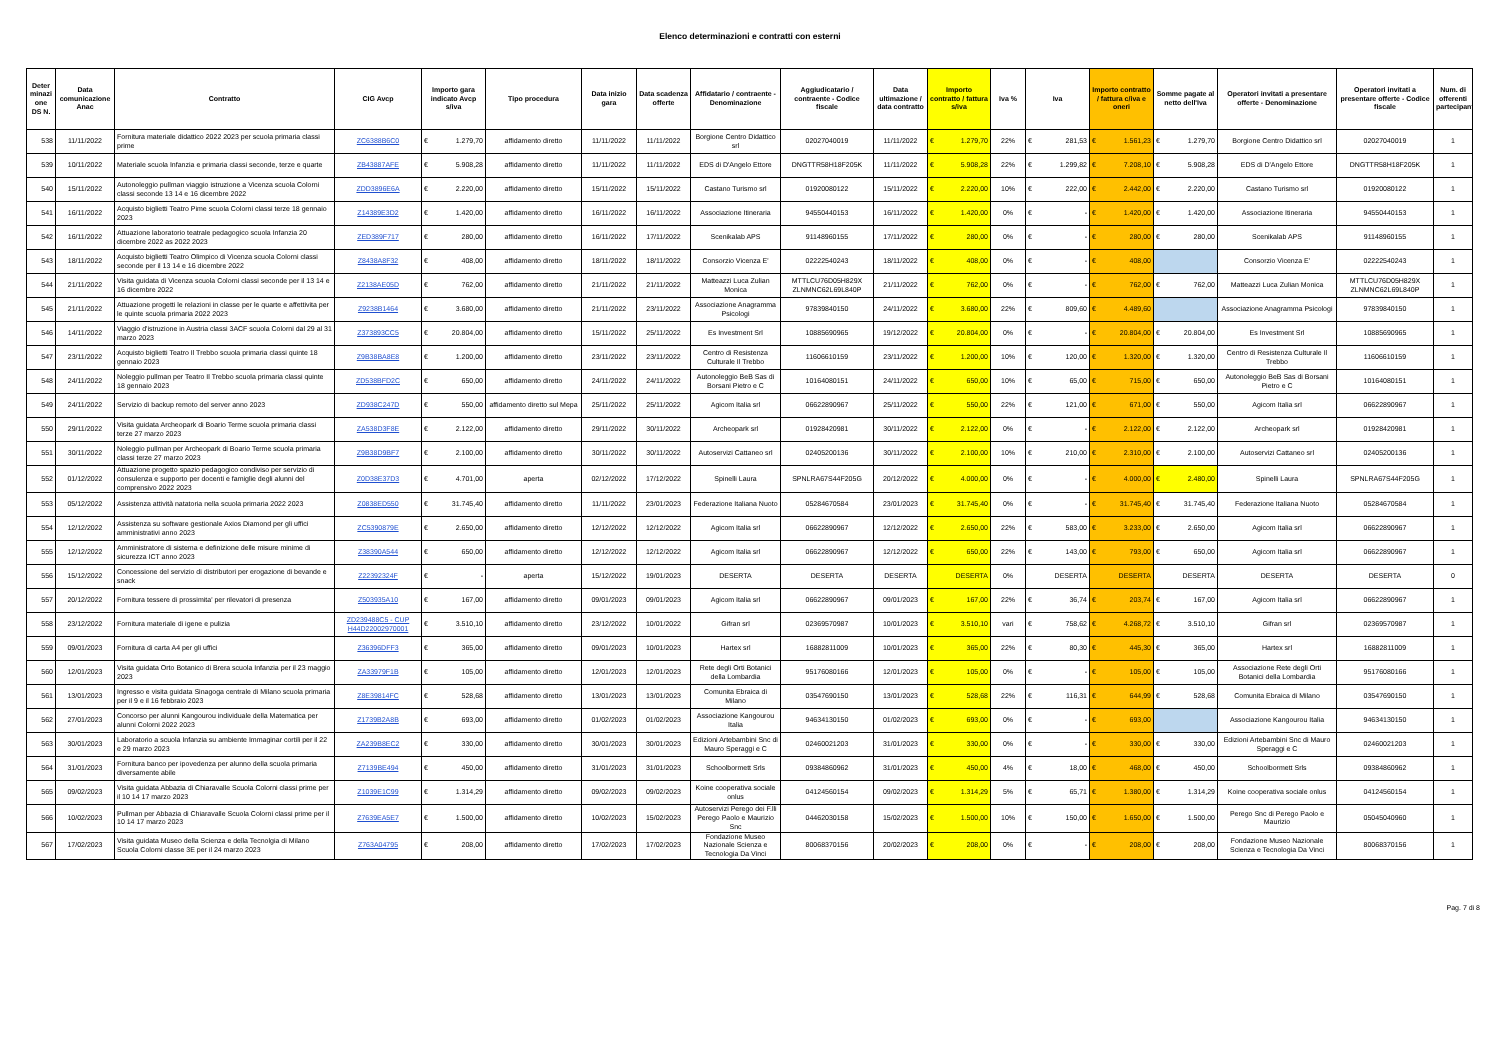Elenco determinazioni e contratti con esterni
| Deter minazi one DS N. | Data comunicazione Anac | Contratto | CIG Avcp | Importo gara indicato Avcp s/iva | Tipo procedura | Data inizio gara | Data scadenza offerte | Affidatario / contraente - Denominazione | Aggiudicatario / contraente - Codice fiscale | Data ultimazione / data contratto | Importo contratto / fattura s/iva | Iva % | Iva | Importo contratto / fattura c/iva e oneri | Somme pagate al netto dell'Iva | Operatori invitati a presentare offerte - Denominazione | Operatori invitati a presentare offerte - Codice fiscale | Num. di offerenti partecipanti |
| --- | --- | --- | --- | --- | --- | --- | --- | --- | --- | --- | --- | --- | --- | --- | --- | --- | --- | --- |
| 538 | 11/11/2022 | Fornitura materiale didattico 2022 2023 per scuola primaria classi prime | ZC6388B6C0 | € 1.279,70 | affidamento diretto | 11/11/2022 | 11/11/2022 | Borgione Centro Didattico srl | 02027040019 | 11/11/2022 | € 1.279,70 | 22% | € 281,53 | € 1.561,23 | € 1.279,70 | Borgione Centro Didattico srl | 02027040019 | 1 |
| 539 | 10/11/2022 | Materiale scuola Infanzia e primaria classi seconde, terze e quarte | ZB43887AFE | € 5.908,28 | affidamento diretto | 11/11/2022 | 11/11/2022 | EDS di D'Angelo Ettore | DNGTTR58H18F205K | 11/11/2022 | € 5.908,28 | 22% | € 1.299,82 | € 7.208,10 | € 5.908,28 | EDS di D'Angelo Ettore | DNGTTR58H18F205K | 1 |
| 540 | 15/11/2022 | Autonoleggio pullman viaggio istruzione a Vicenza scuola Colorni classi seconde 13 14 e 16 dicembre 2022 | ZDD3896E6A | € 2.220,00 | affidamento diretto | 15/11/2022 | 15/11/2022 | Castano Turismo srl | 01920080122 | 15/11/2022 | € 2.220,00 | 10% | € 222,00 | € 2.442,00 | € 2.220,00 | Castano Turismo srl | 01920080122 | 1 |
| 541 | 16/11/2022 | Acquisto biglietti Teatro Pime scuola Colorni classi terze 18 gennaio 2023 | Z14389E3D2 | € 1.420,00 | affidamento diretto | 16/11/2022 | 16/11/2022 | Associazione Itineraria | 94550440153 | 16/11/2022 | € 1.420,00 | 0% | € - | € 1.420,00 | € 1.420,00 | Associazione Itineraria | 94550440153 | 1 |
| 542 | 16/11/2022 | Attuazione laboratorio teatrale pedagogico scuola Infanzia 20 dicembre 2022 as 2022 2023 | ZED389F717 | € 280,00 | affidamento diretto | 16/11/2022 | 17/11/2022 | Scenikalab APS | 91148960155 | 17/11/2022 | € 280,00 | 0% | € - | € 280,00 | € 280,00 | Scenikalab APS | 91148960155 | 1 |
| 543 | 18/11/2022 | Acquisto biglietti Teatro Olimpico di Vicenza scuola Colorni classi seconde per il 13 14 e 16 dicembre 2022 | Z8438A8F32 | € 408,00 | affidamento diretto | 18/11/2022 | 18/11/2022 | Consorzio Vicenza E' | 02222540243 | 18/11/2022 | € 408,00 | 0% | € - | € 408,00 | | Consorzio Vicenza E' | 02222540243 | 1 |
| 544 | 21/11/2022 | Visita guidata di Vicenza scuola Colorni classi seconde per il 13 14 e 16 dicembre 2022 | Z2138AE05D | € 762,00 | affidamento diretto | 21/11/2022 | 21/11/2022 | Matteazzi Luca Zulian Monica | MTTLCU76D05H829X ZLNMNC62L69L840P | 21/11/2022 | € 762,00 | 0% | € - | € 762,00 | € 762,00 | Matteazzi Luca Zulian Monica | MTTLCU76D05H829X ZLNMNC62L69L840P | 1 |
| 545 | 21/11/2022 | Attuazione progetti le relazioni in classe per le quarte e affettivita per le quinte scuola primaria 2022 2023 | Z9238B1464 | € 3.680,00 | affidamento diretto | 21/11/2022 | 23/11/2022 | Associazione Anagramma Psicologi | 97839840150 | 24/11/2022 | € 3.680,00 | 22% | € 809,60 | € 4.489,60 | | Associazione Anagramma Psicologi | 97839840150 | 1 |
| 546 | 14/11/2022 | Viaggio d'istruzione in Austria classi 3ACF scuola Colorni dal 29 al 31 marzo 2023 | Z373893CC5 | € 20.804,00 | affidamento diretto | 15/11/2022 | 25/11/2022 | Es Investment Srl | 10885690965 | 19/12/2022 | € 20.804,00 | 0% | € - | € 20.804,00 | € 20.804,00 | Es Investment Srl | 10885690965 | 1 |
| 547 | 23/11/2022 | Acquisto biglietti Teatro Il Trebbo scuola primaria classi quinte 18 gennaio 2023 | Z9B38BA8E8 | € 1.200,00 | affidamento diretto | 23/11/2022 | 23/11/2022 | Centro di Resistenza Culturale Il Trebbo | 11606610159 | 23/11/2022 | € 1.200,00 | 10% | € 120,00 | € 1.320,00 | € 1.320,00 | Centro di Resistenza Culturale Il Trebbo | 11606610159 | 1 |
| 548 | 24/11/2022 | Noleggio pullman per Teatro Il Trebbo scuola primaria classi quinte 18 gennaio 2023 | ZD538BFD2C | € 650,00 | affidamento diretto | 24/11/2022 | 24/11/2022 | Autonoleggio BeB Sas di Borsani Pietro e C | 10164080151 | 24/11/2022 | € 650,00 | 10% | € 65,00 | € 715,00 | € 650,00 | Autonoleggio BeB Sas di Borsani Pietro e C | 10164080151 | 1 |
| 549 | 24/11/2022 | Servizio di backup remoto del server anno 2023 | ZD938C247D | € 550,00 | affidamento diretto sul Mepa | 25/11/2022 | 25/11/2022 | Agicom Italia srl | 06622890967 | 25/11/2022 | € 550,00 | 22% | € 121,00 | € 671,00 | € 550,00 | Agicom Italia srl | 06622890967 | 1 |
| 550 | 29/11/2022 | Visita guidata Archeopark di Boario Terme scuola primaria classi terze 27 marzo 2023 | ZA538D3F8E | € 2.122,00 | affidamento diretto | 29/11/2022 | 30/11/2022 | Archeopark srl | 01928420981 | 30/11/2022 | € 2.122,00 | 0% | € - | € 2.122,00 | € 2.122,00 | Archeopark srl | 01928420981 | 1 |
| 551 | 30/11/2022 | Noleggio pullman per Archeopark di Boario Terme scuola primaria classi terze 27 marzo 2023 | Z9B38D9BF7 | € 2.100,00 | affidamento diretto | 30/11/2022 | 30/11/2022 | Autoservizi Cattaneo srl | 02405200136 | 30/11/2022 | € 2.100,00 | 10% | € 210,00 | € 2.310,00 | € 2.100,00 | Autoservizi Cattaneo srl | 02405200136 | 1 |
| 552 | 01/12/2022 | Attuazione progetto spazio pedagogico condiviso per servizio di consulenza e supporto per docenti e famiglie degli alunni del comprensivo 2022 2023 | Z0D38E37D3 | € 4.701,00 | aperta | 02/12/2022 | 17/12/2022 | Spinelli Laura | SPNLRA67S44F205G | 20/12/2022 | € 4.000,00 | 0% | € - | € 4.000,00 | € 2.480,00 | Spinelli Laura | SPNLRA67S44F205G | 1 |
| 553 | 05/12/2022 | Assistenza attività natatoria nella scuola primaria 2022 2023 | Z0838ED550 | € 31.745,40 | affidamento diretto | 11/11/2022 | 23/01/2023 | Federazione Italiana Nuoto | 05284670584 | 23/01/2023 | € 31.745,40 | 0% | € - | € 31.745,40 | € 31.745,40 | Federazione Italiana Nuoto | 05284670584 | 1 |
| 554 | 12/12/2022 | Assistenza su software gestionale Axios Diamond per gli uffici amministrativi anno 2023 | ZC5390879E | € 2.650,00 | affidamento diretto | 12/12/2022 | 12/12/2022 | Agicom Italia srl | 06622890967 | 12/12/2022 | € 2.650,00 | 22% | € 583,00 | € 3.233,00 | € 2.650,00 | Agicom Italia srl | 06622890967 | 1 |
| 555 | 12/12/2022 | Amministratore di sistema e definizione delle misure minime di sicurezza ICT anno 2023 | Z38390A544 | € 650,00 | affidamento diretto | 12/12/2022 | 12/12/2022 | Agicom Italia srl | 06622890967 | 12/12/2022 | € 650,00 | 22% | € 143,00 | € 793,00 | € 650,00 | Agicom Italia srl | 06622890967 | 1 |
| 556 | 15/12/2022 | Concessione del servizio di distributori per erogazione di bevande e snack | Z22392324F | € - | aperta | 15/12/2022 | 19/01/2023 | DESERTA | DESERTA | DESERTA | DESERTA | 0% | DESERTA | DESERTA | DESERTA | DESERTA | DESERTA | 0 |
| 557 | 20/12/2022 | Fornitura tessere di prossimita' per rilevatori di presenza | Z503935A10 | € 167,00 | affidamento diretto | 09/01/2023 | 09/01/2023 | Agicom Italia srl | 06622890967 | 09/01/2023 | € 167,00 | 22% | € 36,74 | € 203,74 | € 167,00 | Agicom Italia srl | 06622890967 | 1 |
| 558 | 23/12/2022 | Fornitura materiale di igene e pulizia | ZD239488C5 - CUP H44D22002970001 | € 3.510,10 | affidamento diretto | 23/12/2022 | 10/01/2022 | Gifran srl | 02369570987 | 10/01/2023 | € 3.510,10 | vari | € 758,62 | € 4.268,72 | € 3.510,10 | Gifran srl | 02369570987 | 1 |
| 559 | 09/01/2023 | Fornitura di carta A4 per gli uffici | Z36396DFF3 | € 365,00 | affidamento diretto | 09/01/2023 | 10/01/2023 | Hartex srl | 16882811009 | 10/01/2023 | € 365,00 | 22% | € 80,30 | € 445,30 | € 365,00 | Hartex srl | 16882811009 | 1 |
| 560 | 12/01/2023 | Visita guidata Orto Botanico di Brera scuola Infanzia per il 23 maggio 2023 | ZA33979F1B | € 105,00 | affidamento diretto | 12/01/2023 | 12/01/2023 | Rete degli Orti Botanici della Lombardia | 95176080166 | 12/01/2023 | € 105,00 | 0% | € - | € 105,00 | € 105,00 | Associazione Rete degli Orti Botanici della Lombardia | 95176080166 | 1 |
| 561 | 13/01/2023 | Ingresso e visita guidata Sinagoga centrale di Milano scuola primaria per il 9 e il 16 febbraio 2023 | Z8E39814FC | € 528,68 | affidamento diretto | 13/01/2023 | 13/01/2023 | Comunita Ebraica di Milano | 03547690150 | 13/01/2023 | € 528,68 | 22% | € 116,31 | € 644,99 | € 528,68 | Comunita Ebraica di Milano | 03547690150 | 1 |
| 562 | 27/01/2023 | Concorso per alunni Kangourou individuale della Matematica per alunni Colorni 2022 2023 | Z1739B2A8B | € 693,00 | affidamento diretto | 01/02/2023 | 01/02/2023 | Associazione Kangourou Italia | 94634130150 | 01/02/2023 | € 693,00 | 0% | € - | € 693,00 | | Associazione Kangourou Italia | 94634130150 | 1 |
| 563 | 30/01/2023 | Laboratorio a scuola Infanzia su ambiente Immaginar cortili per il 22 e 29 marzo 2023 | ZA239B8EC2 | € 330,00 | affidamento diretto | 30/01/2023 | 30/01/2023 | Edizioni Artebambini Snc di Mauro Speraggi e C | 02460021203 | 31/01/2023 | € 330,00 | 0% | € - | € 330,00 | € 330,00 | Edizioni Artebambini Snc di Mauro Speraggi e C | 02460021203 | 1 |
| 564 | 31/01/2023 | Fornitura banco per ipovedenza per alunno della scuola primaria diversamente abile | Z7139BE494 | € 450,00 | affidamento diretto | 31/01/2023 | 31/01/2023 | Schoolbormett Srls | 09384860962 | 31/01/2023 | € 450,00 | 4% | € 18,00 | € 468,00 | € 450,00 | Schoolbormett Srls | 09384860962 | 1 |
| 565 | 09/02/2023 | Visita guidata Abbazia di Chiaravalle Scuola Colorni classi prime per il 10 14 17 marzo 2023 | Z1039E1C99 | € 1.314,29 | affidamento diretto | 09/02/2023 | 09/02/2023 | Koine cooperativa sociale onlus | 04124560154 | 09/02/2023 | € 1.314,29 | 5% | € 65,71 | € 1.380,00 | € 1.314,29 | Koine cooperativa sociale onlus | 04124560154 | 1 |
| 566 | 10/02/2023 | Pullman per Abbazia di Chiaravalle Scuola Colorni classi prime per il 10 14 17 marzo 2023 | Z7639EA5E7 | € 1.500,00 | affidamento diretto | 10/02/2023 | 15/02/2023 | Autoservizi Perego dei F.lli Perego Paolo e Maurizio Snc | 04462030158 | 15/02/2023 | € 1.500,00 | 10% | € 150,00 | € 1.650,00 | € 1.500,00 | Perego Snc di Perego Paolo e Maurizio | 05045040960 | 1 |
| 567 | 17/02/2023 | Visita guidata Museo della Scienza e della Tecnolgia di Milano Scuola Colorni classe 3E per il 24 marzo 2023 | Z763A04795 | € 208,00 | affidamento diretto | 17/02/2023 | 17/02/2023 | Fondazione Museo Nazionale Scienza e Tecnologia Da Vinci | 80068370156 | 20/02/2023 | € 208,00 | 0% | € - | € 208,00 | € 208,00 | Fondazione Museo Nazionale Scienza e Tecnologia Da Vinci | 80068370156 | 1 |
Pag. 7 di 8